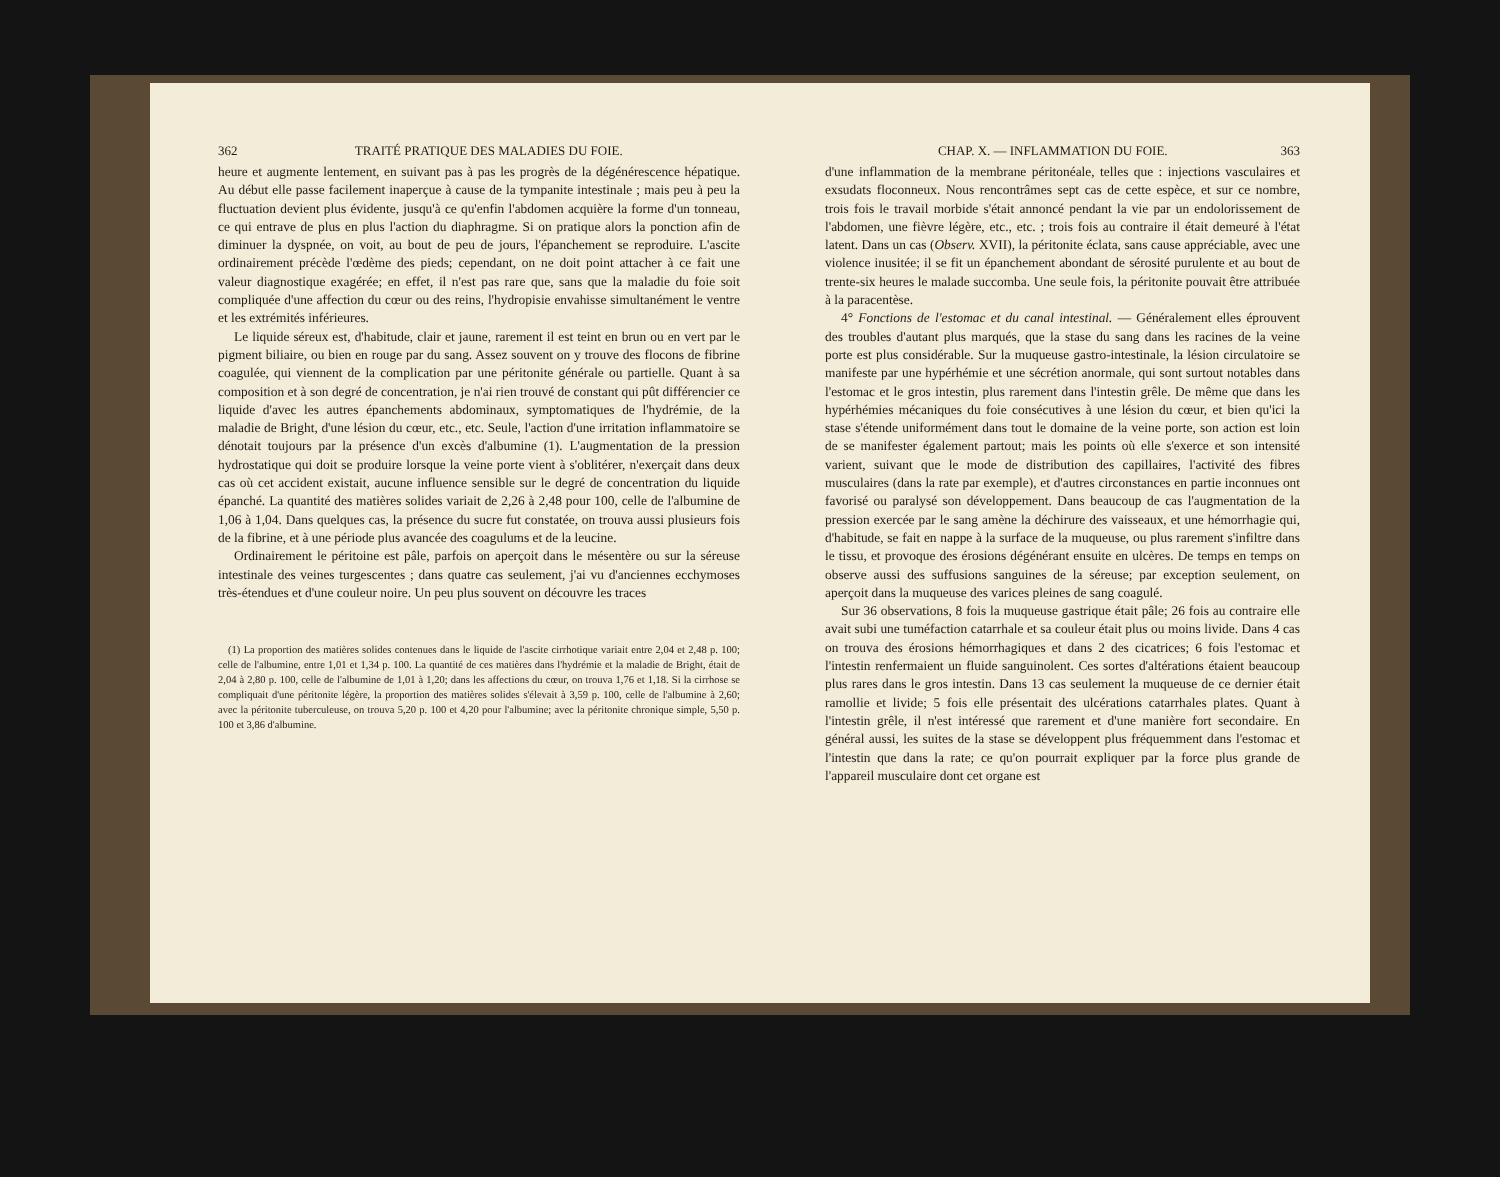362 TRAITÉ PRATIQUE DES MALADIES DU FOIE.
heure et augmente lentement, en suivant pas à pas les progrès de la dégénérescence hépatique. Au début elle passe facilement inaperçue à cause de la tympanite intestinale ; mais peu à peu la fluctuation devient plus évidente, jusqu'à ce qu'enfin l'abdomen acquière la forme d'un tonneau, ce qui entrave de plus en plus l'action du diaphragme. Si on pratique alors la ponction afin de diminuer la dyspnée, on voit, au bout de peu de jours, l'épanchement se reproduire. L'ascite ordinairement précède l'œdème des pieds; cependant, on ne doit point attacher à ce fait une valeur diagnostique exagérée; en effet, il n'est pas rare que, sans que la maladie du foie soit compliquée d'une affection du cœur ou des reins, l'hydropisie envahisse simultanément le ventre et les extrémités inférieures.
Le liquide séreux est, d'habitude, clair et jaune, rarement il est teint en brun ou en vert par le pigment biliaire, ou bien en rouge par du sang. Assez souvent on y trouve des flocons de fibrine coagulée, qui viennent de la complication par une péritonite générale ou partielle. Quant à sa composition et à son degré de concentration, je n'ai rien trouvé de constant qui pût différencier ce liquide d'avec les autres épanchements abdominaux, symptomatiques de l'hydrémie, de la maladie de Bright, d'une lésion du cœur, etc., etc. Seule, l'action d'une irritation inflammatoire se dénotait toujours par la présence d'un excès d'albumine (1). L'augmentation de la pression hydrostatique qui doit se produire lorsque la veine porte vient à s'oblitérer, n'exerçait dans deux cas où cet accident existait, aucune influence sensible sur le degré de concentration du liquide épanché. La quantité des matières solides variait de 2,26 à 2,48 pour 100, celle de l'albumine de 1,06 à 1,04. Dans quelques cas, la présence du sucre fut constatée, on trouva aussi plusieurs fois de la fibrine, et à une période plus avancée des coagulums et de la leucine.
Ordinairement le péritoine est pâle, parfois on aperçoit dans le mésentère ou sur la séreuse intestinale des veines turgescentes ; dans quatre cas seulement, j'ai vu d'anciennes ecchymoses très-étendues et d'une couleur noire. Un peu plus souvent on découvre les traces
(1) La proportion des matières solides contenues dans le liquide de l'ascite cirrhotique variait entre 2,04 et 2,48 p. 100; celle de l'albumine, entre 1,01 et 1,34 p. 100. La quantité de ces matières dans l'hydrémie et la maladie de Bright, était de 2,04 à 2,80 p. 100, celle de l'albumine de 1,01 à 1,20; dans les affections du cœur, on trouva 1,76 et 1,18. Si la cirrhose se compliquait d'une péritonite légère, la proportion des matières solides s'élevait à 3,59 p. 100, celle de l'albumine à 2,60; avec la péritonite tuberculeuse, on trouva 5,20 p. 100 et 4,20 pour l'albumine; avec la péritonite chronique simple, 5,50 p. 100 et 3,86 d'albumine.
CHAP. X. — INFLAMMATION DU FOIE. 363
d'une inflammation de la membrane péritonéale, telles que : injections vasculaires et exsudats floconneux. Nous rencontrâmes sept cas de cette espèce, et sur ce nombre, trois fois le travail morbide s'était annoncé pendant la vie par un endolorissement de l'abdomen, une fièvre légère, etc., etc. ; trois fois au contraire il était demeuré à l'état latent. Dans un cas (Observ. XVII), la péritonite éclata, sans cause appréciable, avec une violence inusitée; il se fit un épanchement abondant de sérosité purulente et au bout de trente-six heures le malade succomba. Une seule fois, la péritonite pouvait être attribuée à la paracentèse.
4° Fonctions de l'estomac et du canal intestinal. — Généralement elles éprouvent des troubles d'autant plus marqués, que la stase du sang dans les racines de la veine porte est plus considérable. Sur la muqueuse gastro-intestinale, la lésion circulatoire se manifeste par une hypérhémie et une sécrétion anormale, qui sont surtout notables dans l'estomac et le gros intestin, plus rarement dans l'intestin grêle. De même que dans les hypérhémies mécaniques du foie consécutives à une lésion du cœur, et bien qu'ici la stase s'étende uniformément dans tout le domaine de la veine porte, son action est loin de se manifester également partout; mais les points où elle s'exerce et son intensité varient, suivant que le mode de distribution des capillaires, l'activité des fibres musculaires (dans la rate par exemple), et d'autres circonstances en partie inconnues ont favorisé ou paralysé son développement. Dans beaucoup de cas l'augmentation de la pression exercée par le sang amène la déchirure des vaisseaux, et une hémorrhagie qui, d'habitude, se fait en nappe à la surface de la muqueuse, ou plus rarement s'infiltre dans le tissu, et provoque des érosions dégénérant ensuite en ulcères. De temps en temps on observe aussi des suffusions sanguines de la séreuse; par exception seulement, on aperçoit dans la muqueuse des varices pleines de sang coagulé.
Sur 36 observations, 8 fois la muqueuse gastrique était pâle; 26 fois au contraire elle avait subi une tuméfaction catarrhale et sa couleur était plus ou moins livide. Dans 4 cas on trouva des érosions hémorrhagiques et dans 2 des cicatrices; 6 fois l'estomac et l'intestin renfermaient un fluide sanguinolent. Ces sortes d'altérations étaient beaucoup plus rares dans le gros intestin. Dans 13 cas seulement la muqueuse de ce dernier était ramollie et livide; 5 fois elle présentait des ulcérations catarrhales plates. Quant à l'intestin grêle, il n'est intéressé que rarement et d'une manière fort secondaire. En général aussi, les suites de la stase se développent plus fréquemment dans l'estomac et l'intestin que dans la rate; ce qu'on pourrait expliquer par la force plus grande de l'appareil musculaire dont cet organe est